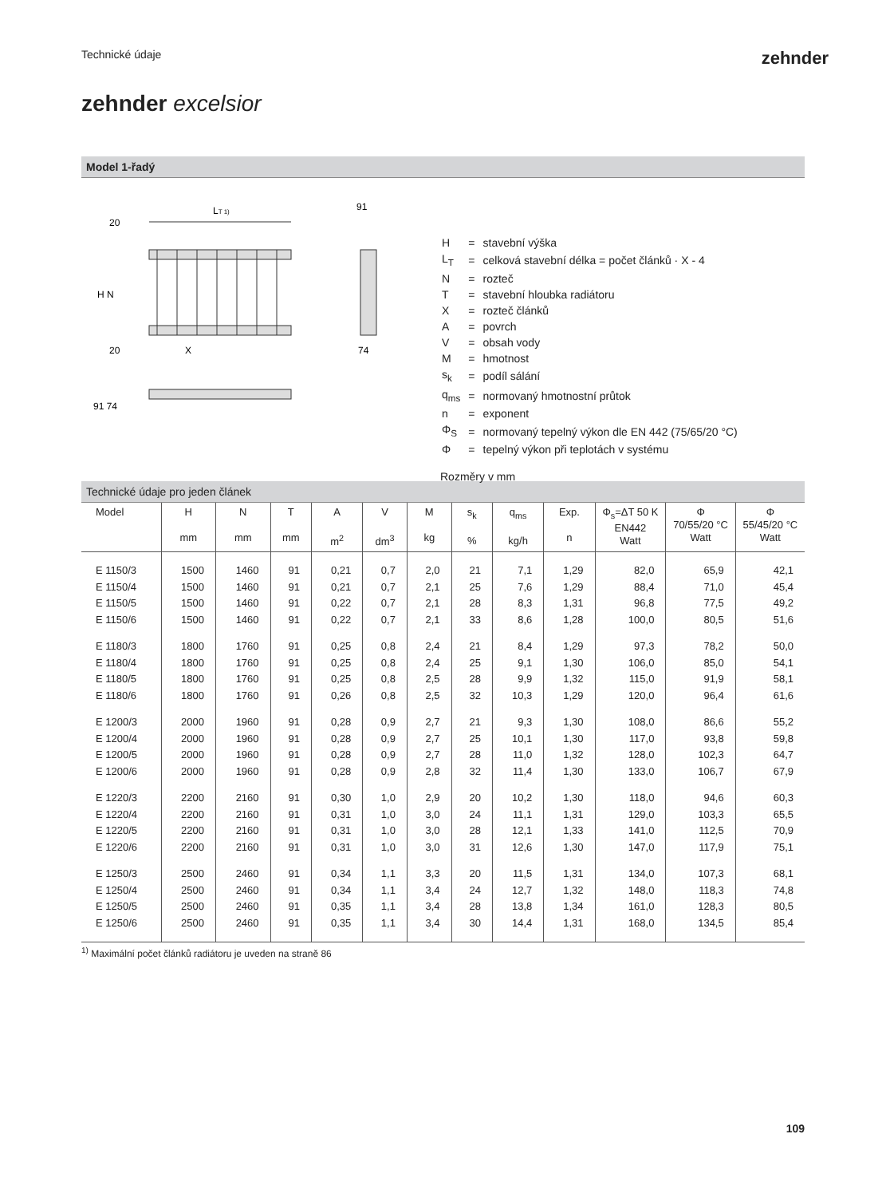Technické údaje zehnder
zehnder excelsior
Model 1-řadý
LT 1)
91
74
X
H N
20
20
91 74
| H | = | stavební výška |
| L<sub>T</sub> | = | celková stavební délka = počet článků · X - 4 |
| N | = | rozteč |
| T | = | stavební hloubka radiátoru |
| X | = | rozteč článků |
| A | = | povrch |
| V | = | obsah vody |
| M | = | hmotnost |
| s<sub>k</sub> | = | podíl sálání |
| q<sub>ms</sub> | = | normovaný hmotnostní průtok |
| n | = | exponent |
| Φ<sub>S</sub> | = | normovaný tepelný výkon dle EN 442 (75/65/20 °C) |
| Φ | = | tepelný výkon při teplotách v systému |
Rozměry v mm
Technické údaje pro jeden článek
| Model | H mm | N mm | T mm | A m<sup>2</sup> | V dm<sup>3</sup> | M kg | s<sub>k</sub> % | q<sub>ms</sub> kg/h | Exp. n | Φ<sub>s</sub>=ΔT 50 K EN442 Watt | Φ 70/55/20 °C Watt | Φ 55/45/20 °C Watt |
| --- | --- | --- | --- | --- | --- | --- | --- | --- | --- | --- | --- | --- |
| E 1150/3 | 1500 | 1460 | 91 | 0,21 | 0,7 | 2,0 | 21 | 7,1 | 1,29 | 82,0 | 65,9 | 42,1 |
| E 1150/4 | 1500 | 1460 | 91 | 0,21 | 0,7 | 2,1 | 25 | 7,6 | 1,29 | 88,4 | 71,0 | 45,4 |
| E 1150/5 | 1500 | 1460 | 91 | 0,22 | 0,7 | 2,1 | 28 | 8,3 | 1,31 | 96,8 | 77,5 | 49,2 |
| E 1150/6 | 1500 | 1460 | 91 | 0,22 | 0,7 | 2,1 | 33 | 8,6 | 1,28 | 100,0 | 80,5 | 51,6 |
| E 1180/3 | 1800 | 1760 | 91 | 0,25 | 0,8 | 2,4 | 21 | 8,4 | 1,29 | 97,3 | 78,2 | 50,0 |
| E 1180/4 | 1800 | 1760 | 91 | 0,25 | 0,8 | 2,4 | 25 | 9,1 | 1,30 | 106,0 | 85,0 | 54,1 |
| E 1180/5 | 1800 | 1760 | 91 | 0,25 | 0,8 | 2,5 | 28 | 9,9 | 1,32 | 115,0 | 91,9 | 58,1 |
| E 1180/6 | 1800 | 1760 | 91 | 0,26 | 0,8 | 2,5 | 32 | 10,3 | 1,29 | 120,0 | 96,4 | 61,6 |
| E 1200/3 | 2000 | 1960 | 91 | 0,28 | 0,9 | 2,7 | 21 | 9,3 | 1,30 | 108,0 | 86,6 | 55,2 |
| E 1200/4 | 2000 | 1960 | 91 | 0,28 | 0,9 | 2,7 | 25 | 10,1 | 1,30 | 117,0 | 93,8 | 59,8 |
| E 1200/5 | 2000 | 1960 | 91 | 0,28 | 0,9 | 2,7 | 28 | 11,0 | 1,32 | 128,0 | 102,3 | 64,7 |
| E 1200/6 | 2000 | 1960 | 91 | 0,28 | 0,9 | 2,8 | 32 | 11,4 | 1,30 | 133,0 | 106,7 | 67,9 |
| E 1220/3 | 2200 | 2160 | 91 | 0,30 | 1,0 | 2,9 | 20 | 10,2 | 1,30 | 118,0 | 94,6 | 60,3 |
| E 1220/4 | 2200 | 2160 | 91 | 0,31 | 1,0 | 3,0 | 24 | 11,1 | 1,31 | 129,0 | 103,3 | 65,5 |
| E 1220/5 | 2200 | 2160 | 91 | 0,31 | 1,0 | 3,0 | 28 | 12,1 | 1,33 | 141,0 | 112,5 | 70,9 |
| E 1220/6 | 2200 | 2160 | 91 | 0,31 | 1,0 | 3,0 | 31 | 12,6 | 1,30 | 147,0 | 117,9 | 75,1 |
| E 1250/3 | 2500 | 2460 | 91 | 0,34 | 1,1 | 3,3 | 20 | 11,5 | 1,31 | 134,0 | 107,3 | 68,1 |
| E 1250/4 | 2500 | 2460 | 91 | 0,34 | 1,1 | 3,4 | 24 | 12,7 | 1,32 | 148,0 | 118,3 | 74,8 |
| E 1250/5 | 2500 | 2460 | 91 | 0,35 | 1,1 | 3,4 | 28 | 13,8 | 1,34 | 161,0 | 128,3 | 80,5 |
| E 1250/6 | 2500 | 2460 | 91 | 0,35 | 1,1 | 3,4 | 30 | 14,4 | 1,31 | 168,0 | 134,5 | 85,4 |
<sup>1)</sup> Maximální počet článků radiátoru je uveden na straně 86
109